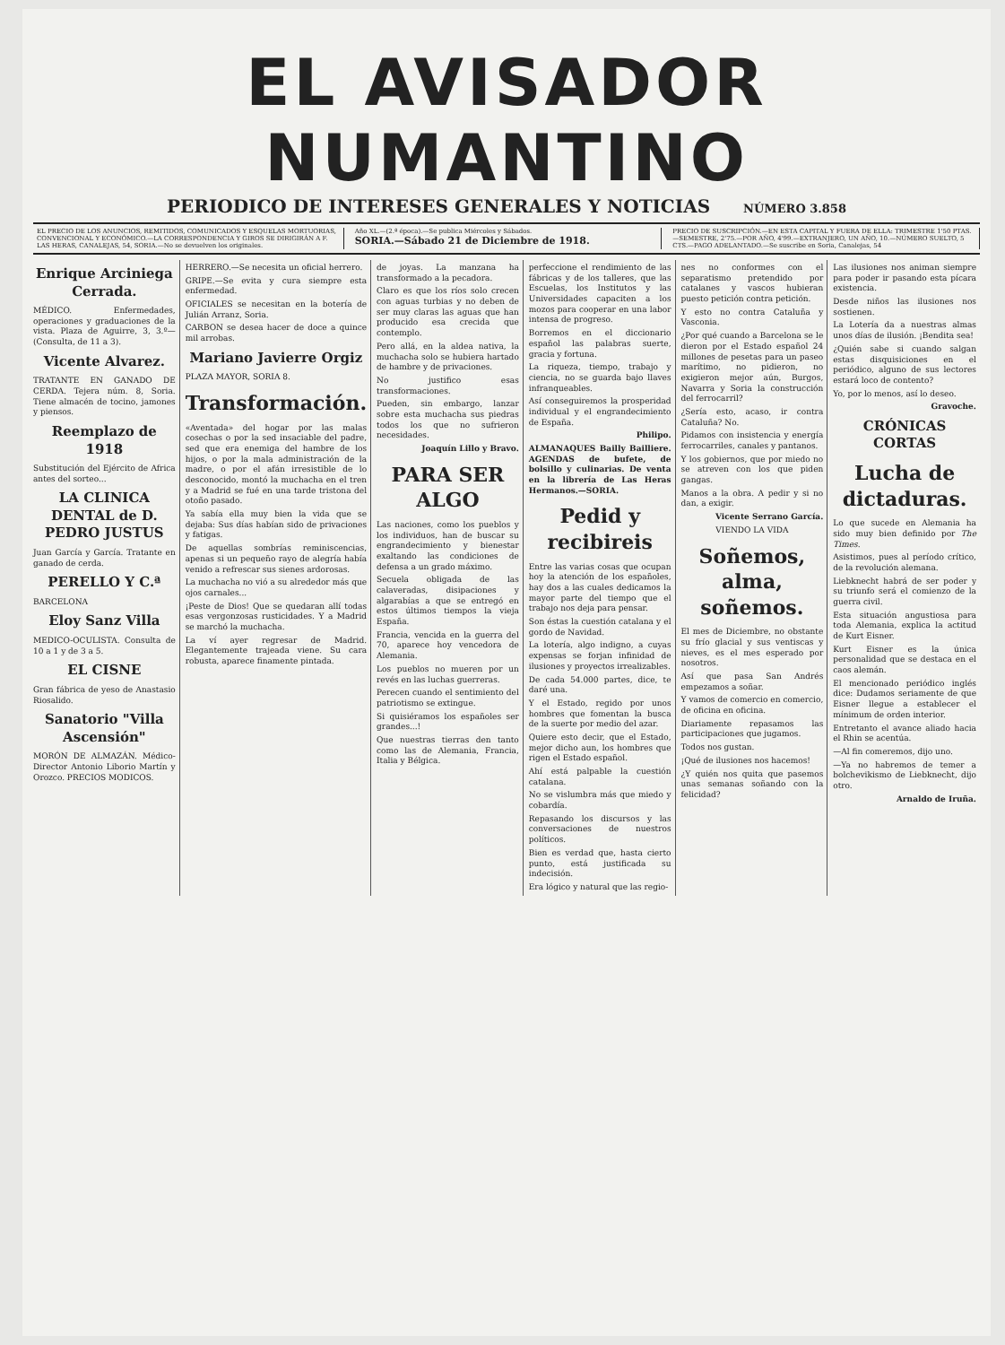EL AVISADOR NUMANTINO
PERIODICO DE INTERESES GENERALES Y NOTICIAS NÚMERO 3.858
EL PRECIO DE LOS ANUNCIOS, REMITIDOS, COMUNICADOS Y ESQUELAS MORTUORIAS, CONVENCIONAL Y ECONÓMICO.—LA CORRESPONDENCIA Y GIROS SE DIRIGIRÁN A F. LAS HERAS, CANALEJAS, 54, SORIA.—No se devuelven los originales.
Año XL.—(2.ª época).—Se publica Miércoles y Sábados.
SORIA.—Sábado 21 de Diciembre de 1918.
PRECIO DE SUSCRIPCIÓN.—EN ESTA CAPITAL Y FUERA DE ELLA: TRIMESTRE 1'50 PTAS.—SEMESTRE, 2'75.—POR AÑO, 4'99.—EXTRANJERO, UN AÑO, 10.—NÚMERO SUELTO, 5 CTS.—PAGO ADELANTADO.—Se suscribe en Soria, Canalejas, 54
Enrique Arciniega Cerrada.
MÉDICO. Enfermedades, operaciones y graduaciones de la vista. Plaza de Aguirre, 3, 3.º—(Consulta, de 11 a 3).
Vicente Alvarez.
TRATANTE EN GANADO DE CERDA. Tejera núm. 8, Soria. Tiene almacén de tocino, jamones y piensos.
Reemplazo de 1918
Substitución del Ejército de Africa antes del sorteo...
LA CLINICA DENTAL de D. PEDRO JUSTUS
Juan García y García. Tratante en ganado de cerda.
PERELLO Y C.ª
BARCELONA
Eloy Sanz Villa
MEDICO-OCULISTA. Consulta de 10 a 1 y de 3 a 5.
EL CISNE
Gran fábrica de yeso de Anastasio Riosalido.
Sanatorio "Villa Ascensión"
MORÓN DE ALMAZÁN. Médico-Director Antonio Liborio Martín y Orozco. PRECIOS MODICOS.
HERRERO.—Se necesita un oficial herrero.
GRIPE.—Se evita y cura siempre esta enfermedad.
OFICIALES se necesitan en la botería de Julián Arranz, Soria.
CARBON se desea hacer de doce a quince mil arrobas.
Mariano Javierre Orgiz
PLAZA MAYOR, SORIA 8.
Transformación.
«Aventada» del hogar por las malas cosechas o por la sed insaciable del padre, sed que era enemiga del hambre de los hijos, o por la mala administración de la madre, o por el afán irresistible de lo desconocido, montó la muchacha en el tren y a Madrid se fué en una tarde tristona del otoño pasado.
Ya sabía ella muy bien la vida que se dejaba: Sus días habían sido de privaciones y fatigas.
De aquellas sombrías reminiscencias, apenas si un pequeño rayo de alegría había venido a refrescar sus sienes ardorosas.
La muchacha no vió a su alrededor más que ojos carnales...
¡Peste de Dios! Que se quedaran allí todas esas vergonzosas rusticidades. Y a Madrid se marchó la muchacha.
La ví ayer regresar de Madrid. Elegantemente trajeada viene. Su cara robusta, aparece finamente pintada.
de joyas. La manzana ha transformado a la pecadora.
Claro es que los ríos solo crecen con aguas turbias y no deben de ser muy claras las aguas que han producido esa crecida que contemplo.
Pero allá, en la aldea nativa, la muchacha solo se hubiera hartado de hambre y de privaciones.
No justifico esas transformaciones.
Pueden, sin embargo, lanzar sobre esta muchacha sus piedras todos los que no sufrieron necesidades.
Joaquín Lillo y Bravo.
PARA SER ALGO
Las naciones, como los pueblos y los individuos, han de buscar su engrandecimiento y bienestar exaltando las condiciones de defensa a un grado máximo.
Secuela obligada de las calaveradas, disipaciones y algarabías a que se entregó en estos últimos tiempos la vieja España.
Francia, vencida en la guerra del 70, aparece hoy vencedora de Alemania.
Los pueblos no mueren por un revés en las luchas guerreras.
Perecen cuando el sentimiento del patriotismo se extingue.
Si quisiéramos los españoles ser grandes...!
Que nuestras tierras den tanto como las de Alemania, Francia, Italia y Bélgica.
perfeccione el rendimiento de las fábricas y de los talleres, que las Escuelas, los Institutos y las Universidades capaciten a los mozos para cooperar en una labor intensa de progreso.
Borremos en el diccionario español las palabras suerte, gracia y fortuna.
La riqueza, tiempo, trabajo y ciencia, no se guarda bajo llaves infranqueables.
Así conseguiremos la prosperidad individual y el engrandecimiento de España.
Philipo.
ALMANAQUES Bailly Bailliere. AGENDAS de bufete, de bolsillo y culinarias. De venta en la librería de Las Heras Hermanos.—SORIA.
Pedid y recibireis
Entre las varias cosas que ocupan hoy la atención de los españoles, hay dos a las cuales dedicamos la mayor parte del tiempo que el trabajo nos deja para pensar.
Son éstas la cuestión catalana y el gordo de Navidad.
La lotería, algo indigno, a cuyas expensas se forjan infinidad de ilusiones y proyectos irrealizables.
De cada 54.000 partes, dice, te daré una.
Y el Estado, regido por unos hombres que fomentan la busca de la suerte por medio del azar.
Quiere esto decir, que el Estado, mejor dicho aun, los hombres que rigen el Estado español.
Ahí está palpable la cuestión catalana.
No se vislumbra más que miedo y cobardía.
Repasando los discursos y las conversaciones de nuestros políticos.
Bien es verdad que, hasta cierto punto, está justificada su indecisión.
Era lógico y natural que las regio-
nes no conformes con el separatismo pretendido por catalanes y vascos hubieran puesto petición contra petición.
Y esto no contra Cataluña y Vasconia.
¿Por qué cuando a Barcelona se le dieron por el Estado español 24 millones de pesetas para un paseo marítimo, no pidieron, no exigieron mejor aún, Burgos, Navarra y Soria la construcción del ferrocarril?
¿Sería esto, acaso, ir contra Cataluña? No.
Pidamos con insistencia y energía ferrocarriles, canales y pantanos.
Y los gobiernos, que por miedo no se atreven con los que piden gangas.
Manos a la obra. A pedir y si no dan, a exigir.
Vicente Serrano García.
VIENDO LA VIDA
Soñemos, alma, soñemos.
El mes de Diciembre, no obstante su frío glacial y sus ventiscas y nieves, es el mes esperado por nosotros.
Así que pasa San Andrés empezamos a soñar.
Y vamos de comercio en comercio, de oficina en oficina.
Diariamente repasamos las participaciones que jugamos.
Todos nos gustan.
¡Qué de ilusiones nos hacemos!
¿Y quién nos quita que pasemos unas semanas soñando con la felicidad?
Las ilusiones nos animan siempre para poder ir pasando esta pícara existencia.
Desde niños las ilusiones nos sostienen.
La Lotería da a nuestras almas unos días de ilusión. ¡Bendita sea!
¿Quién sabe si cuando salgan estas disquisiciones en el periódico, alguno de sus lectores estará loco de contento?
Yo, por lo menos, así lo deseo.
Gravoche.
CRÓNICAS CORTAS
Lucha de dictaduras.
Lo que sucede en Alemania ha sido muy bien definido por The Times.
Asistimos, pues al período crítico, de la revolución alemana.
Liebknecht habrá de ser poder y su triunfo será el comienzo de la guerra civil.
Esta situación angustiosa para toda Alemania, explica la actitud de Kurt Eisner.
Kurt Eisner es la única personalidad que se destaca en el caos alemán.
El mencionado periódico inglés dice: Dudamos seriamente de que Eisner llegue a establecer el mínimum de orden interior.
Entretanto el avance aliado hacia el Rhin se acentúa.
—Al fin comeremos, dijo uno.
—Ya no habremos de temer a bolchevikismo de Liebknecht, dijo otro.
Arnaldo de Iruña.